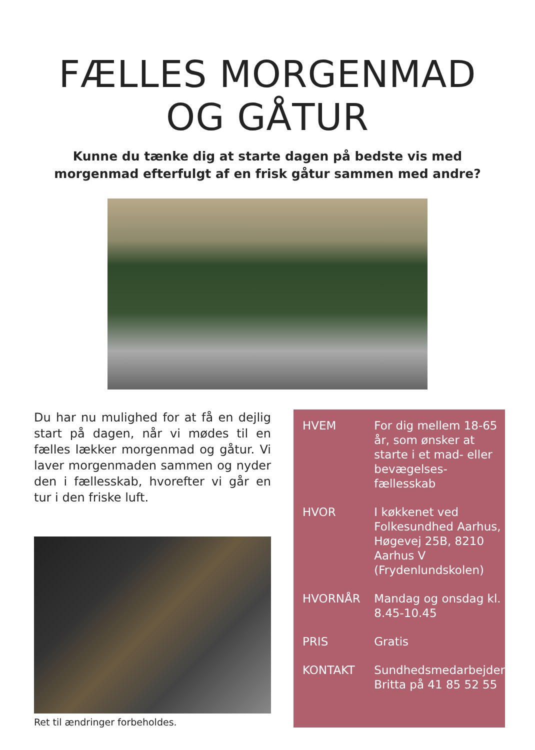FÆLLES MORGENMAD
OG GÅTUR
Kunne du tænke dig at starte dagen på bedste vis med
morgenmad efterfulgt af en frisk gåtur sammen med andre?
Du har nu mulighed for at få en dejlig start på dagen, når vi mødes til en fælles lækker morgenmad og gåtur. Vi laver morgenmaden sammen og nyder den i fællesskab, hvorefter vi går en tur i den friske luft.
Ret til ændringer forbeholdes.
| HVEM | For dig mellem 18-65 år, som ønsker at starte i et mad- eller bevægelses-fællesskab |
| HVOR | I køkkenet ved Folkesundhed Aarhus, Høgevej 25B, 8210 Aarhus V (Frydenlundskolen) |
| HVORNÅR | Mandag og onsdag kl. 8.45-10.45 |
| PRIS | Gratis |
| KONTAKT | Sundhedsmedarbejder Britta på 41 85 52 55 |